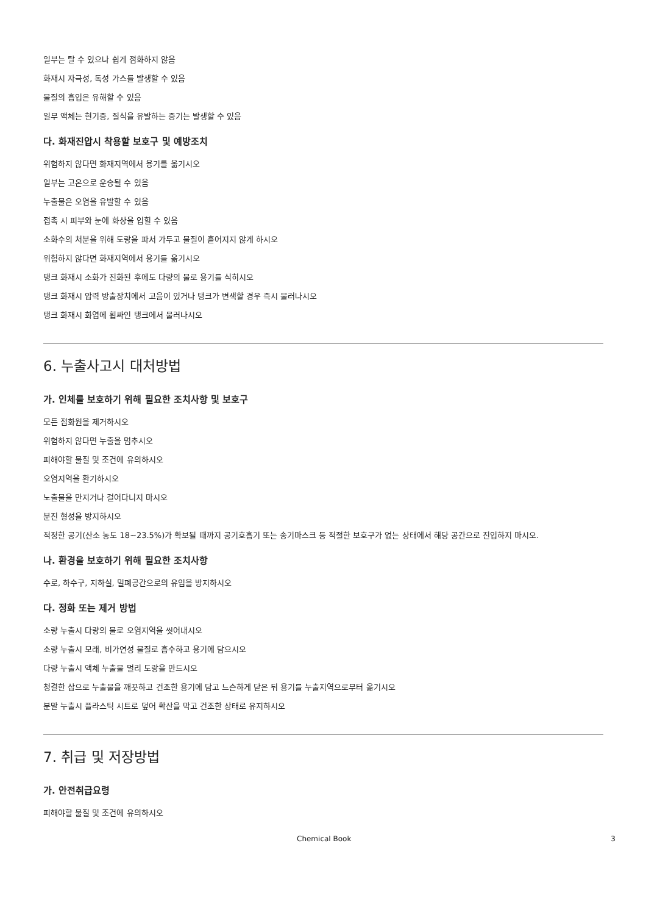일부는 탈 수 있으나 쉽게 점화하지 않음
화재시 자극성, 독성 가스를 발생할 수 있음
물질의 흡입은 유해할 수 있음
일부 액체는 현기증, 질식을 유발하는 증기는 발생할 수 있음
다. 화재진압시 착용할 보호구 및 예방조치
위험하지 않다면 화재지역에서 용기를 옮기시오
일부는 고온으로 운송될 수 있음
누출물은 오염을 유발할 수 있음
접촉 시 피부와 눈에 화상을 입힐 수 있음
소화수의 처분을 위해 도랑을 파서 가두고 물질이 흩어지지 않게 하시오
위험하지 않다면 화재지역에서 용기를 옮기시오
탱크 화재시 소화가 진화된 후에도 다량의 물로 용기를 식히시오
탱크 화재시 압력 방출장치에서 고음이 있거나 탱크가 변색할 경우 즉시 물러나시오
탱크 화재시 화염에 휩싸인 탱크에서 물러나시오
6. 누출사고시 대처방법
가. 인체를 보호하기 위해 필요한 조치사항 및 보호구
모든 점화원을 제거하시오
위험하지 않다면 누출을 멈추시오
피해야할 물질 및 조건에 유의하시오
오염지역을 환기하시오
노출물을 만지거나 걸어다니지 마시오
분진 형성을 방지하시오
적정한 공기(산소 농도 18~23.5%)가 확보될 때까지 공기호흡기 또는 송기마스크 등 적절한 보호구가 없는 상태에서 해당 공간으로 진입하지 마시오.
나. 환경을 보호하기 위해 필요한 조치사항
수로, 하수구, 지하실, 밀폐공간으로의 유입을 방지하시오
다. 정화 또는 제거 방법
소량 누출시 다량의 물로 오염지역을 씻어내시오
소량 누출시 모래, 비가연성 물질로 흡수하고 용기에 담으시오
다량 누출시 액체 누출물 멀리 도랑을 만드시오
청결한 삽으로 누출물을 깨끗하고 건조한 용기에 담고 느슨하게 닫은 뒤 용기를 누출지역으로부터 옮기시오
분말 누출시 플라스틱 시트로 덮어 확산을 막고 건조한 상태로 유지하시오
7. 취급 및 저장방법
가. 안전취급요령
피해야할 물질 및 조건에 유의하시오
Chemical Book 3